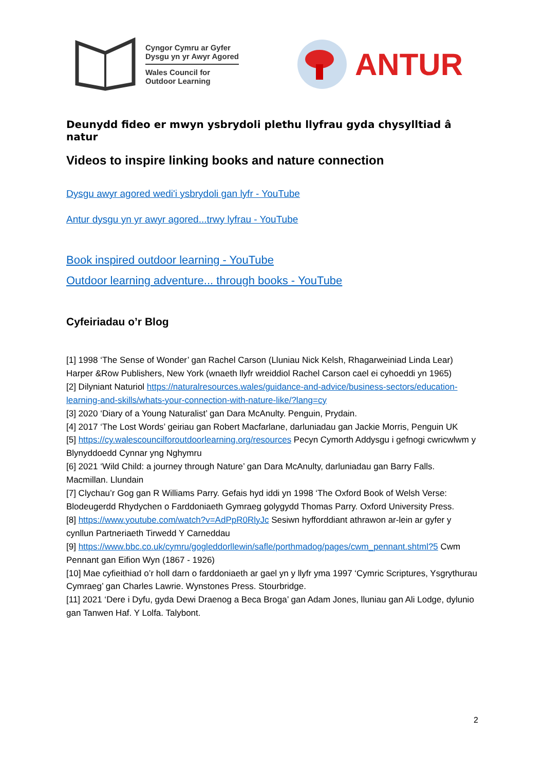Cyngor Cymru ar Gyfer
Dysgu yn yr Awyr Agored
Wales Council for
Outdoor Learning
ANTUR
Deunydd fideo er mwyn ysbrydoli plethu llyfrau gyda chysylltiad â natur
Videos to inspire linking books and nature connection
Dysgu awyr agored wedi'i ysbrydoli gan lyfr - YouTube
Antur dysgu yn yr awyr agored...trwy lyfrau - YouTube
Book inspired outdoor learning - YouTube
Outdoor learning adventure... through books - YouTube
Cyfeiriadau o’r Blog
[1] 1998 ‘The Sense of Wonder’ gan Rachel Carson (Lluniau Nick Kelsh, Rhagarweiniad Linda Lear) Harper &Row Publishers, New York (wnaeth llyfr wreiddiol Rachel Carson cael ei cyhoeddi yn 1965)
[2] Dilyniant Naturiol https://naturalresources.wales/guidance-and-advice/business-sectors/education-learning-and-skills/whats-your-connection-with-nature-like/?lang=cy
[3] 2020 ‘Diary of a Young Naturalist’ gan Dara McAnulty. Penguin, Prydain.
[4] 2017 ‘The Lost Words’ geiriau gan Robert Macfarlane, darluniadau gan Jackie Morris, Penguin UK
[5] https://cy.walescouncilforoutdoorlearning.org/resources Pecyn Cymorth Addysgu i gefnogi cwricwlwm y Blynyddoedd Cynnar yng Nghymru
[6] 2021 ‘Wild Child: a journey through Nature’ gan Dara McAnulty, darluniadau gan Barry Falls. Macmillan. Llundain
[7] Clychau’r Gog gan R Williams Parry. Gefais hyd iddi yn 1998 ‘The Oxford Book of Welsh Verse: Blodeugerdd Rhydychen o Farddoniaeth Gymraeg golygydd Thomas Parry. Oxford University Press.
[8] https://www.youtube.com/watch?v=AdPpR0RlyJc Sesiwn hyfforddiant athrawon ar-lein ar gyfer y cynllun Partneriaeth Tirwedd Y Carneddau
[9] https://www.bbc.co.uk/cymru/gogleddorllewin/safle/porthmadog/pages/cwm_pennant.shtml?5 Cwm Pennant gan Eifion Wyn (1867 - 1926)
[10] Mae cyfieithiad o’r holl darn o farddoniaeth ar gael yn y llyfr yma 1997 ‘Cymric Scriptures, Ysgrythurau Cymraeg’ gan Charles Lawrie. Wynstones Press. Stourbridge.
[11] 2021 ‘Dere i Dyfu, gyda Dewi Draenog a Beca Broga’ gan Adam Jones, lluniau gan Ali Lodge, dylunio gan Tanwen Haf. Y Lolfa. Talybont.
2